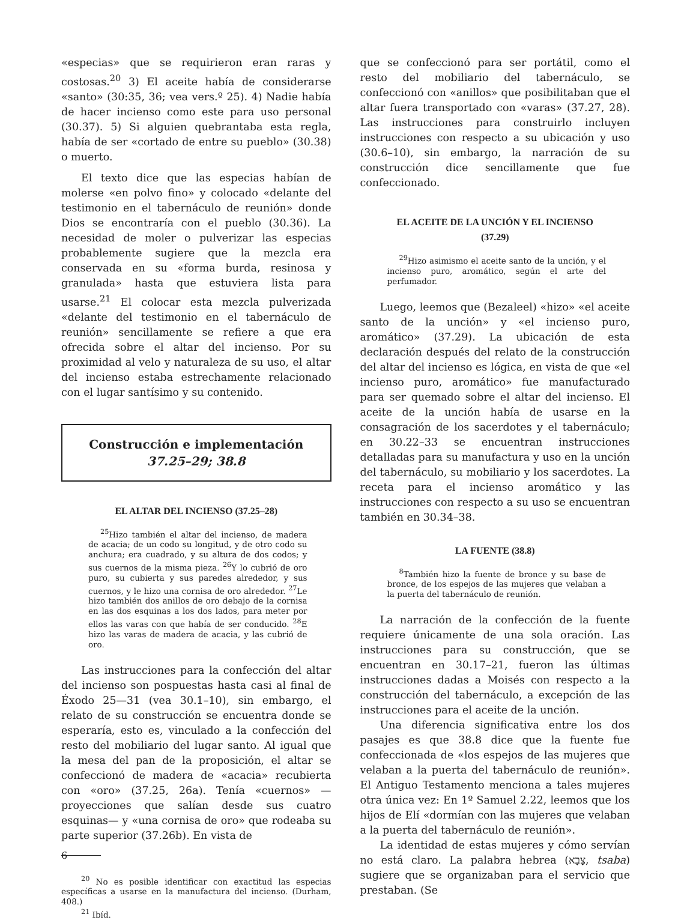«especias» que se requirieron eran raras y costosas.<sup>20</sup> 3) El aceite había de considerarse «santo» (30:35, 36; vea vers.º 25). 4) Nadie había de hacer incienso como este para uso personal (30.37). 5) Si alguien quebrantaba esta regla, había de ser «cortado de entre su pueblo» (30.38) o muerto.
El texto dice que las especias habían de molerse «en polvo fino» y colocado «delante del testimonio en el tabernáculo de reunión» donde Dios se encontraría con el pueblo (30.36). La necesidad de moler o pulverizar las especias probablemente sugiere que la mezcla era conservada en su «forma burda, resinosa y granulada» hasta que estuviera lista para usarse.<sup>21</sup> El colocar esta mezcla pulverizada «delante del testimonio en el tabernáculo de reunión» sencillamente se refiere a que era ofrecida sobre el altar del incienso. Por su proximidad al velo y naturaleza de su uso, el altar del incienso estaba estrechamente relacionado con el lugar santísimo y su contenido.
Construcción e implementación
37.25–29; 38.8
EL ALTAR DEL INCIENSO (37.25–28)
<sup>25</sup> Hizo también el altar del incienso, de madera de acacia; de un codo su longitud, y de otro codo su anchura; era cuadrado, y su altura de dos codos; y sus cuernos de la misma pieza. <sup>26</sup>Y lo cubrió de oro puro, su cubierta y sus paredes alrededor, y sus cuernos, y le hizo una cornisa de oro alrededor. <sup>27</sup>Le hizo también dos anillos de oro debajo de la cornisa en las dos esquinas a los dos lados, para meter por ellos las varas con que había de ser conducido. <sup>28</sup>E hizo las varas de madera de acacia, y las cubrió de oro.
Las instrucciones para la confección del altar del incienso son pospuestas hasta casi al final de Éxodo 25—31 (vea 30.1–10), sin embargo, el relato de su construcción se encuentra donde se esperaría, esto es, vinculado a la confección del resto del mobiliario del lugar santo. Al igual que la mesa del pan de la proposición, el altar se confeccionó de madera de «acacia» recubierta con «oro» (37.25, 26a). Tenía «cuernos» —proyecciones que salían desde sus cuatro esquinas— y «una cornisa de oro» que rodeaba su parte superior (37.26b). En vista de
<sup>20</sup> No es posible identificar con exactitud las especias específicas a usarse en la manufactura del incienso. (Durham, 408.)
<sup>21</sup> Ibíd.
que se confeccionó para ser portátil, como el resto del mobiliario del tabernáculo, se confeccionó con «anillos» que posibilitaban que el altar fuera transportado con «varas» (37.27, 28). Las instrucciones para construirlo incluyen instrucciones con respecto a su ubicación y uso (30.6–10), sin embargo, la narración de su construcción dice sencillamente que fue confeccionado.
EL ACEITE DE LA UNCIÓN Y EL INCIENSO
(37.29)
<sup>29</sup> Hizo asimismo el aceite santo de la unción, y el incienso puro, aromático, según el arte del perfumador.
Luego, leemos que (Bezaleel) «hizo» «el aceite santo de la unción» y «el incienso puro, aromático» (37.29). La ubicación de esta declaración después del relato de la construcción del altar del incienso es lógica, en vista de que «el incienso puro, aromático» fue manufacturado para ser quemado sobre el altar del incienso. El aceite de la unción había de usarse en la consagración de los sacerdotes y el tabernáculo; en 30.22–33 se encuentran instrucciones detalladas para su manufactura y uso en la unción del tabernáculo, su mobiliario y los sacerdotes. La receta para el incienso aromático y las instrucciones con respecto a su uso se encuentran también en 30.34–38.
LA FUENTE (38.8)
<sup>8</sup> También hizo la fuente de bronce y su base de bronce, de los espejos de las mujeres que velaban a la puerta del tabernáculo de reunión.
La narración de la confección de la fuente requiere únicamente de una sola oración. Las instrucciones para su construcción, que se encuentran en 30.17–21, fueron las últimas instrucciones dadas a Moisés con respecto a la construcción del tabernáculo, a excepción de las instrucciones para el aceite de la unción.
Una diferencia significativa entre los dos pasajes es que 38.8 dice que la fuente fue confeccionada de «los espejos de las mujeres que velaban a la puerta del tabernáculo de reunión». El Antiguo Testamento menciona a tales mujeres otra única vez: En 1º Samuel 2.22, leemos que los hijos de Elí «dormían con las mujeres que velaban a la puerta del tabernáculo de reunión».
La identidad de estas mujeres y cómo servían no está claro. La palabra hebrea (צָבָא, tsaba) sugiere que se organizaban para el servicio que prestaban. (Se
6